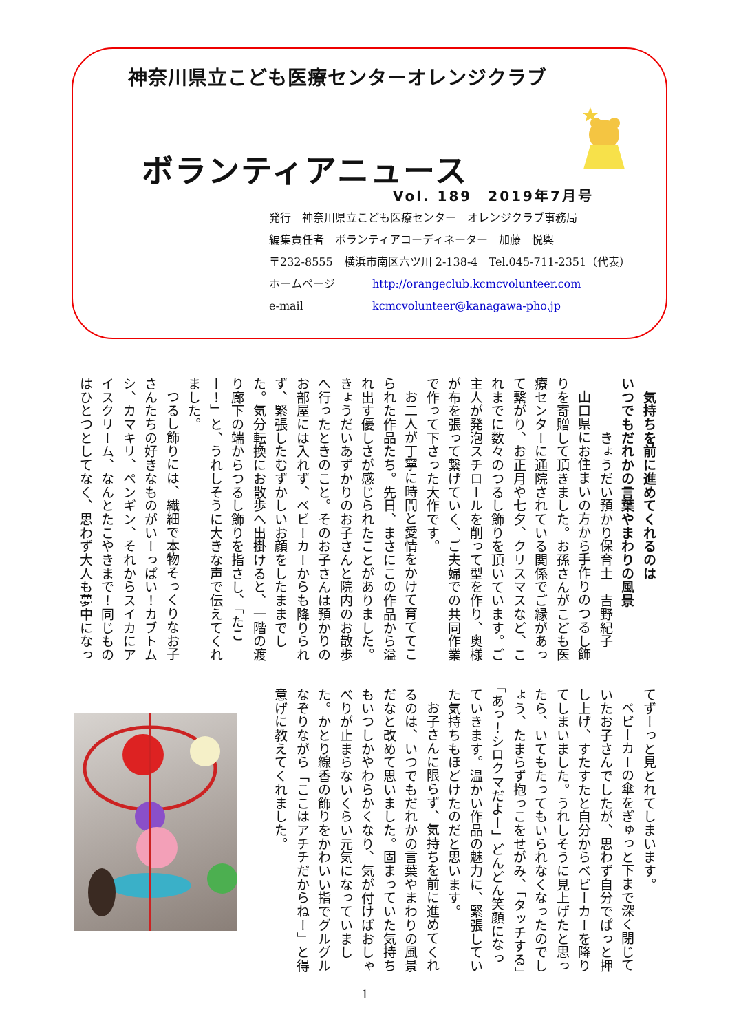神奈川県立こども医療センターオレンジクラブ
ボランティアニュース
Vol. 189　2019年7月号
発行　神奈川県立こども医療センター　オレンジクラブ事務局
編集責任者　ボランティアコーディネーター　加藤　悦輿
〒232-8555　横浜市南区六ツ川 2-138-4　Tel.045-711-2351（代表）
ホームページ http://orangeclub.kcmcvolunteer.com
e-mail kcmcvolunteer@kanagawa-pho.jp
　気持ちを前に進めてくれるのは
いつでもだれかの言葉やまわりの風景
　　　　きょうだい預かり保育士　吉野紀子
山口県にお住まいの方から手作りのつるし飾りを寄贈して頂きました。お孫さんがこども医療センターに通院されている関係でご縁があって繋がり、お正月や七夕、クリスマスなど、これまでに数々のつるし飾りを頂いています。ご主人が発泡スチロールを削って型を作り、奥様が布を張って繋げていく、ご夫婦での共同作業で作って下さった大作です。
お二人が丁寧に時間と愛情をかけて育ててこられた作品たち。先日、まさにこの作品から溢れ出す優しさが感じられたことがありました。きょうだいあずかりのお子さんと院内のお散歩へ行ったときのこと。そのお子さんは預かりのお部屋には入れず、ベビーカーからも降りられず、緊張したむずかしいお顔をしたままでした。気分転換にお散歩へ出掛けると、一階の渡り廊下の端からつるし飾りを指さし、「たこー！」と、うれしそうに大きな声で伝えてくれました。
つるし飾りには、繊細で本物そっくりなお子さんたちの好きなものがいーっぱい！カブトムシ、カマキリ、ペンギン、それからスイカにアイスクリーム、なんとたこやきまで！同じものはひとつとしてなく、思わず大人も夢中になっ
てずーっと見とれてしまいます。
ベビーカーの傘をぎゅっと下まで深く閉じていたお子さんでしたが、思わず自分でぱっと押し上げ、すたすたと自分からベビーカーを降りてしまいました。うれしそうに見上げたと思ったら、いてもたってもいられなくなったのでしょう、たまらず抱っこをせがみ、「タッチする」「あっ！シロクマだよー」どんどん笑顔になっていきます。温かい作品の魅力に、緊張していた気持ちもほどけたのだと思います。
お子さんに限らず、気持ちを前に進めてくれるのは、いつでもだれかの言葉やまわりの風景だなと改めて思いました。固まっていた気持ちもいつしかやわらかくなり、気が付けばおしゃべりが止まらないくらい元気になっていました。かとり線香の飾りをかわいい指でグルグルなぞりながら「ここはアチチだからねー」と得意げに教えてくれました。
1